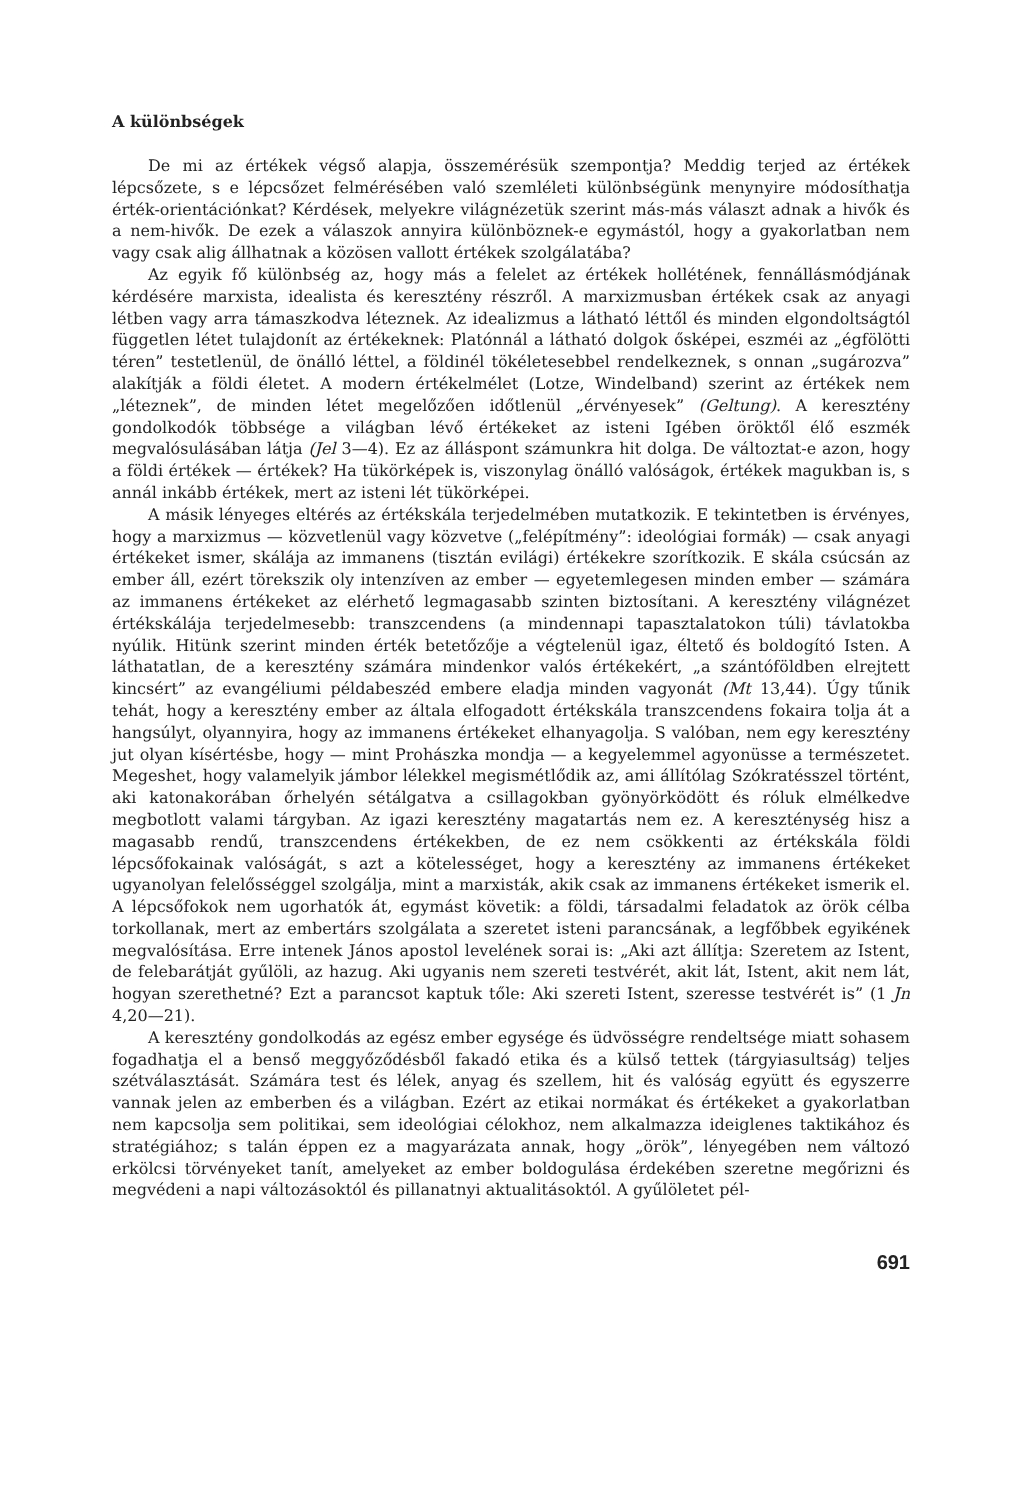A különbségek
De mi az értékek végső alapja, összemérésük szempontja? Meddig terjed az értékek lépcsőzete, s e lépcsőzet felmérésében való szemléleti különbségünk menynyire módosíthatja érték-orientációnkat? Kérdések, melyekre világnézetük szerint más-más választ adnak a hivők és a nem-hivők. De ezek a válaszok annyira különböznek-e egymástól, hogy a gyakorlatban nem vagy csak alig állhatnak a közösen vallott értékek szolgálatába?
Az egyik fő különbség az, hogy más a felelet az értékek hollétének, fennállásmódjának kérdésére marxista, idealista és keresztény részről. A marxizmusban értékek csak az anyagi létben vagy arra támaszkodva léteznek. Az idealizmus a látható léttől és minden elgondoltságtól független létet tulajdonít az értékeknek: Platónnál a látható dolgok ősképei, eszméi az „égfölötti téren” testetlenül, de önálló léttel, a földinél tökéletesebbel rendelkeznek, s onnan „sugározva” alakítják a földi életet. A modern értékelmélet (Lotze, Windelband) szerint az értékek nem „léteznek”, de minden létet megelőzően időtlenül „érvényesek” (Geltung). A keresztény gondolkodók többsége a világban lévő értékeket az isteni Igében öröktől élő eszmék megvalósulásában látja (Jel 3—4). Ez az álláspont számunkra hit dolga. De változtat-e azon, hogy a földi értékek — értékek? Ha tükörképek is, viszonylag önálló valóságok, értékek magukban is, s annál inkább értékek, mert az isteni lét tükörképei.
A másik lényeges eltérés az értékskála terjedelmében mutatkozik. E tekintetben is érvényes, hogy a marxizmus — közvetlenül vagy közvetve („felépítmény”: ideológiai formák) — csak anyagi értékeket ismer, skálája az immanens (tisztán evilági) értékekre szorítkozik. E skála csúcsán az ember áll, ezért törekszik oly intenzíven az ember — egyetemlegesen minden ember — számára az immanens értékeket az elérhető legmagasabb szinten biztosítani. A keresztény világnézet értékskálája terjedelmesebb: transzcendens (a mindennapi tapasztalatokon túli) távlatokba nyúlik. Hitünk szerint minden érték betetőzője a végtelenül igaz, éltető és boldogító Isten. A láthatatlan, de a keresztény számára mindenkor valós értékekért, „a szántóföldben elrejtett kincsért” az evangéliumi példabeszéd embere eladja minden vagyonát (Mt 13,44). Úgy tűnik tehát, hogy a keresztény ember az általa elfogadott értékskála transzcendens fokaira tolja át a hangsúlyt, olyannyira, hogy az immanens értékeket elhanyagolja. S valóban, nem egy keresztény jut olyan kísértésbe, hogy — mint Prohászka mondja — a kegyelemmel agyonüsse a természetet. Megeshet, hogy valamelyik jámbor lélekkel megismétlődik az, ami állítólag Szókratésszel történt, aki katonakorában őrhelyén sétálgatva a csillagokban gyönyörködött és róluk elmélkedve megbotlott valami tárgyban. Az igazi keresztény magatartás nem ez. A kereszténység hisz a magasabb rendű, transzcendens értékekben, de ez nem csökkenti az értékskála földi lépcsőfokainak valóságát, s azt a kötelességet, hogy a keresztény az immanens értékeket ugyanolyan felelősséggel szolgálja, mint a marxisták, akik csak az immanens értékeket ismerik el. A lépcsőfokok nem ugorhatók át, egymást követik: a földi, társadalmi feladatok az örök célba torkollanak, mert az embertárs szolgálata a szeretet isteni parancsának, a legfőbbek egyikének megvalósítása. Erre intenek János apostol levelének sorai is: „Aki azt állítja: Szeretem az Istent, de felebarátját gyűlöli, az hazug. Aki ugyanis nem szereti testvérét, akit lát, Istent, akit nem lát, hogyan szerethetné? Ezt a parancsot kaptuk tőle: Aki szereti Istent, szeresse testvérét is” (1 Jn 4,20—21).
A keresztény gondolkodás az egész ember egysége és üdvösségre rendeltsége miatt sohasem fogadhatja el a benső meggyőződésből fakadó etika és a külső tettek (tárgyiasultság) teljes szétválasztását. Számára test és lélek, anyag és szellem, hit és valóság együtt és egyszerre vannak jelen az emberben és a világban. Ezért az etikai normákat és értékeket a gyakorlatban nem kapcsolja sem politikai, sem ideológiai célokhoz, nem alkalmazza ideiglenes taktikához és stratégiához; s talán éppen ez a magyarázata annak, hogy „örök”, lényegében nem változó erkölcsi törvényeket tanít, amelyeket az ember boldogulása érdekében szeretne megőrizni és megvédeni a napi változásoktól és pillanatnyi aktualitásoktól. A gyűlöletet pél-
691